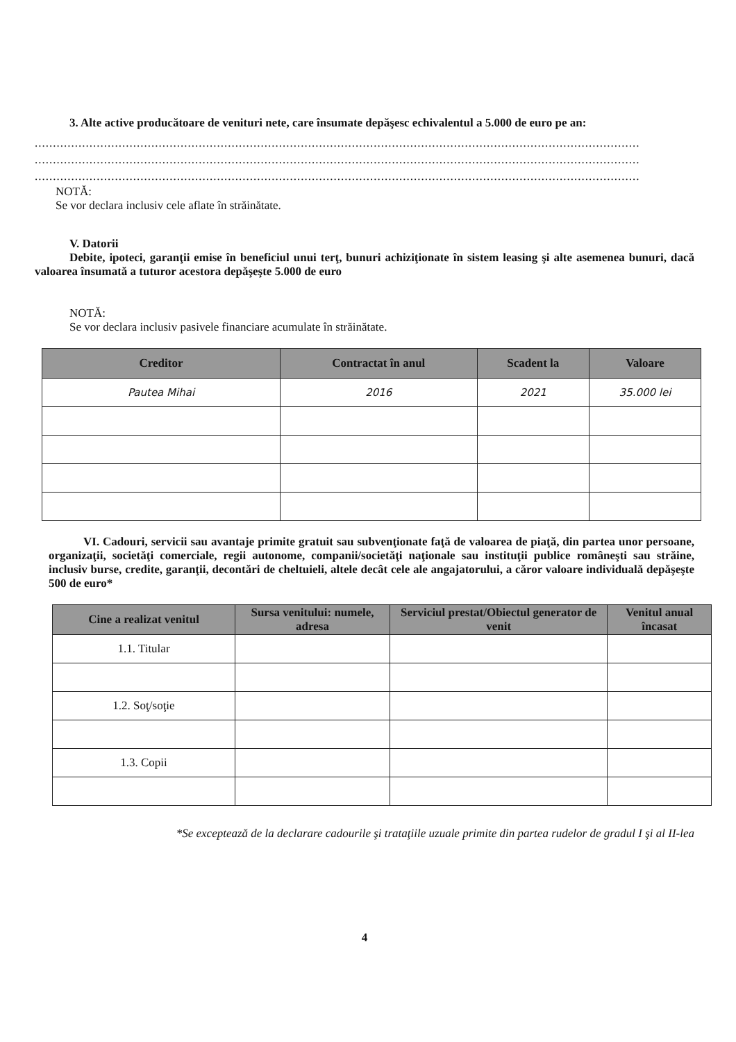3. Alte active producătoare de venituri nete, care însumate depăşesc echivalentul a 5.000 de euro pe an:
......................................................................................................................................................................
......................................................................................................................................................................
......................................................................................................................................................................
NOTĂ:
Se vor declara inclusiv cele aflate în străinătate.
V. Datorii
Debite, ipoteci, garanţii emise în beneficiul unui terţ, bunuri achiziţionate în sistem leasing şi alte asemenea bunuri, dacă valoarea însumată a tuturor acestora depăşeşte 5.000 de euro
NOTĂ:
Se vor declara inclusiv pasivele financiare acumulate în străinătate.
| Creditor | Contractat în anul | Scadent la | Valoare |
| --- | --- | --- | --- |
| Pautea Mihai | 2016 | 2021 | 35.000 lei |
VI. Cadouri, servicii sau avantaje primite gratuit sau subvenţionate faţă de valoarea de piaţă, din partea unor persoane, organizaţii, societăţi comerciale, regii autonome, companii/societăţi naţionale sau instituţii publice româneşti sau străine, inclusiv burse, credite, garanţii, decontări de cheltuieli, altele decât cele ale angajatorului, a căror valoare individuală depăşeşte 500 de euro*
| Cine a realizat venitul | Sursa venitului: numele, adresa | Serviciul prestat/Obiectul generator de venit | Venitul anual încasat |
| --- | --- | --- | --- |
| 1.1. Titular | | | |
| 1.2. Soţ/soţie | | | |
| 1.3. Copii | | | |
*Se exceptează de la declarare cadourile şi trataţiile uzuale primite din partea rudelor de gradul I şi al II-lea
4